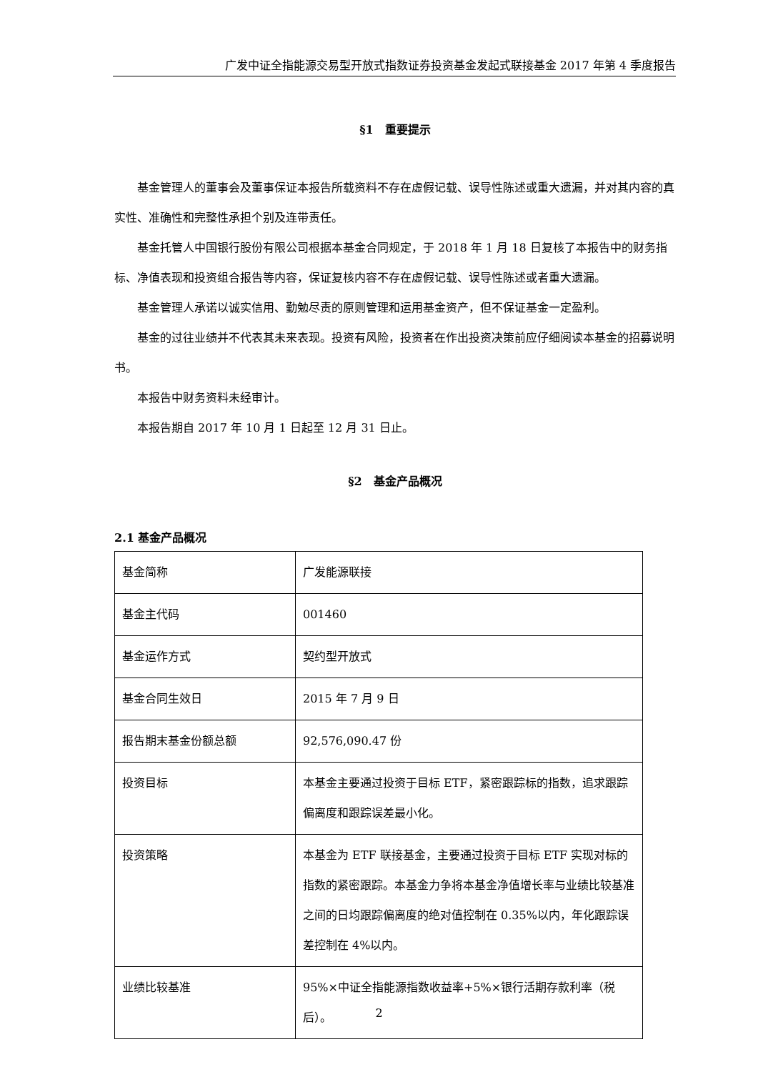广发中证全指能源交易型开放式指数证券投资基金发起式联接基金 2017 年第 4 季度报告
§1　重要提示
基金管理人的董事会及董事保证本报告所载资料不存在虚假记载、误导性陈述或重大遗漏，并对其内容的真实性、准确性和完整性承担个别及连带责任。
基金托管人中国银行股份有限公司根据本基金合同规定，于 2018 年 1 月 18 日复核了本报告中的财务指标、净值表现和投资组合报告等内容，保证复核内容不存在虚假记载、误导性陈述或者重大遗漏。
基金管理人承诺以诚实信用、勤勉尽责的原则管理和运用基金资产，但不保证基金一定盈利。
基金的过往业绩并不代表其未来表现。投资有风险，投资者在作出投资决策前应仔细阅读本基金的招募说明书。
本报告中财务资料未经审计。
本报告期自 2017 年 10 月 1 日起至 12 月 31 日止。
§2　基金产品概况
2.1 基金产品概况
| 基金简称 | 广发能源联接 |
| 基金主代码 | 001460 |
| 基金运作方式 | 契约型开放式 |
| 基金合同生效日 | 2015 年 7 月 9 日 |
| 报告期末基金份额总额 | 92,576,090.47 份 |
| 投资目标 | 本基金主要通过投资于目标 ETF，紧密跟踪标的指数，追求跟踪偏离度和跟踪误差最小化。 |
| 投资策略 | 本基金为 ETF 联接基金，主要通过投资于目标 ETF 实现对标的指数的紧密跟踪。本基金力争将本基金净值增长率与业绩比较基准之间的日均跟踪偏离度的绝对值控制在 0.35%以内，年化跟踪误差控制在 4%以内。 |
| 业绩比较基准 | 95%×中证全指能源指数收益率+5%×银行活期存款利率（税后）。 |
2